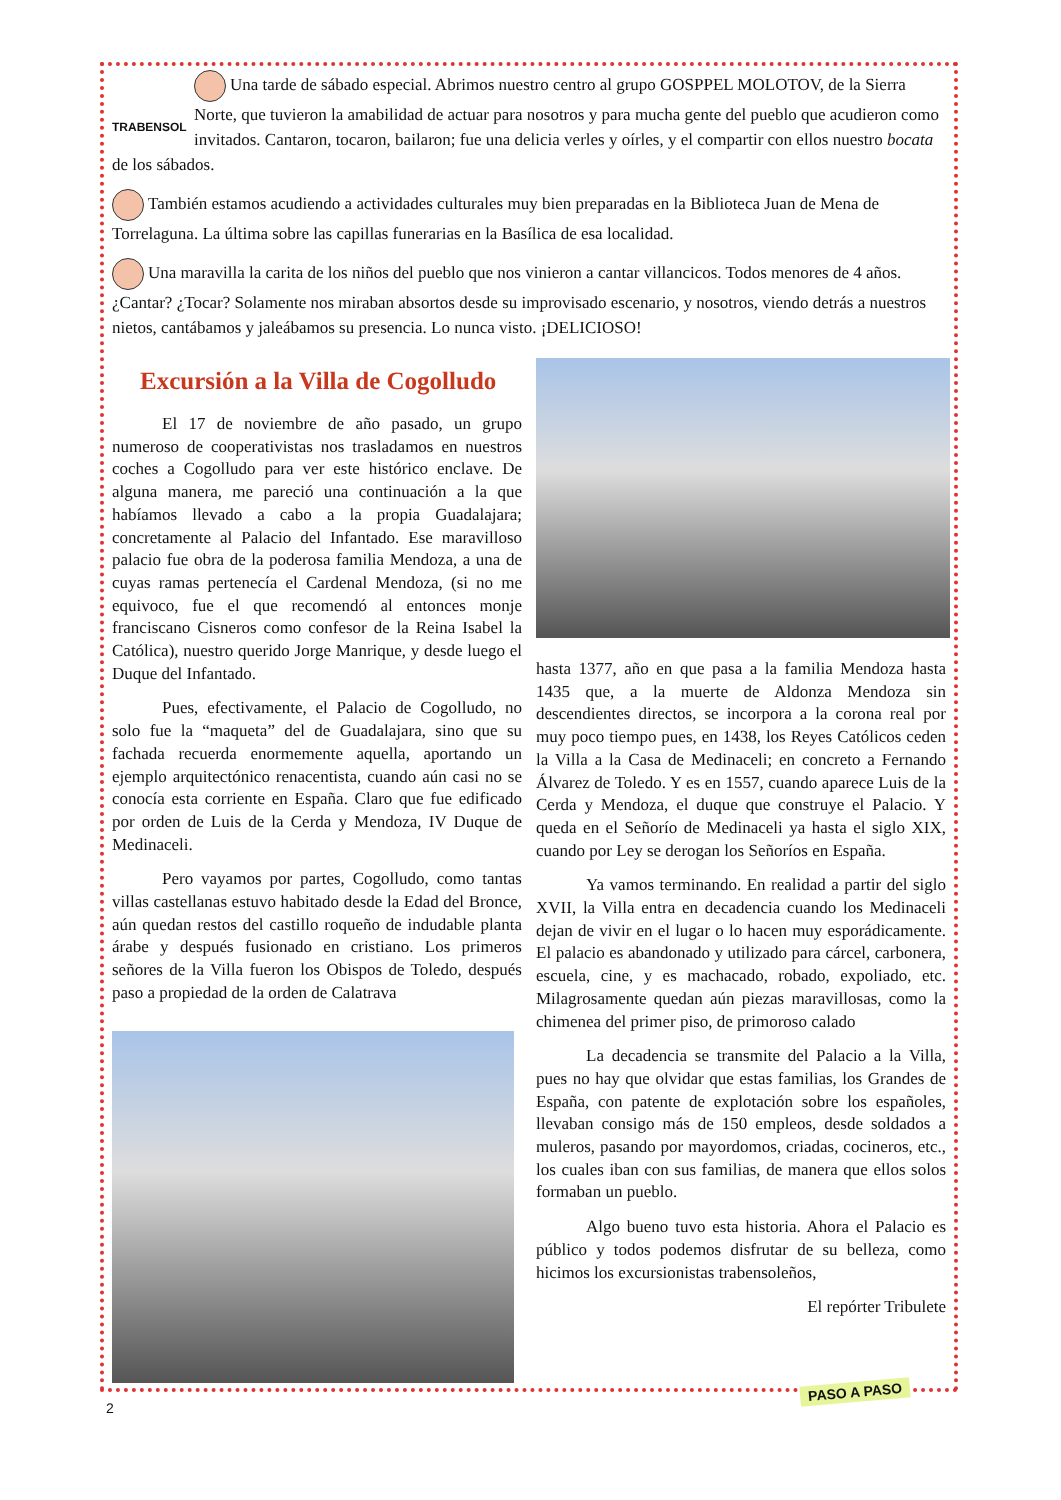TRABENSOL Una tarde de sábado especial. Abrimos nuestro centro al grupo GOSPPEL MOLOTOV, de la Sierra Norte, que tuvieron la amabilidad de actuar para nosotros y para mucha gente del pueblo que acudieron como invitados. Cantaron, tocaron, bailaron; fue una delicia verles y oírles, y el compartir con ellos nuestro bocata de los sábados.
También estamos acudiendo a actividades culturales muy bien preparadas en la Biblioteca Juan de Mena de Torrelaguna. La última sobre las capillas funerarias en la Basílica de esa localidad.
Una maravilla la carita de los niños del pueblo que nos vinieron a cantar villancicos. Todos menores de 4 años. ¿Cantar? ¿Tocar? Solamente nos miraban absortos desde su improvisado escenario, y nosotros, viendo detrás a nuestros nietos, cantábamos y jaleábamos su presencia. Lo nunca visto. ¡DELICIOSO!
Excursión a la Villa de Cogolludo
El 17 de noviembre de año pasado, un grupo numeroso de cooperativistas nos trasladamos en nuestros coches a Cogolludo para ver este histórico enclave. De alguna manera, me pareció una continuación a la que habíamos llevado a cabo a la propia Guadalajara; concretamente al Palacio del Infantado. Ese maravilloso palacio fue obra de la poderosa familia Mendoza, a una de cuyas ramas pertenecía el Cardenal Mendoza, (si no me equivoco, fue el que recomendó al entonces monje franciscano Cisneros como confesor de la Reina Isabel la Católica), nuestro querido Jorge Manrique, y desde luego el Duque del Infantado.
Pues, efectivamente, el Palacio de Cogolludo, no solo fue la “maqueta” del de Guadalajara, sino que su fachada recuerda enormemente aquella, aportando un ejemplo arquitectónico renacentista, cuando aún casi no se conocía esta corriente en España. Claro que fue edificado por orden de Luis de la Cerda y Mendoza, IV Duque de Medinaceli.
Pero vayamos por partes, Cogolludo, como tantas villas castellanas estuvo habitado desde la Edad del Bronce, aún quedan restos del castillo roqueño de indudable planta árabe y después fusionado en cristiano. Los primeros señores de la Villa fueron los Obispos de Toledo, después paso a propiedad de la orden de Calatrava
hasta 1377, año en que pasa a la familia Mendoza hasta 1435 que, a la muerte de Aldonza Mendoza sin descendientes directos, se incorpora a la corona real por muy poco tiempo pues, en 1438, los Reyes Católicos ceden la Villa a la Casa de Medinaceli; en concreto a Fernando Álvarez de Toledo. Y es en 1557, cuando aparece Luis de la Cerda y Mendoza, el duque que construye el Palacio. Y queda en el Señorío de Medinaceli ya hasta el siglo XIX, cuando por Ley se derogan los Señoríos en España.
Ya vamos terminando. En realidad a partir del siglo XVII, la Villa entra en decadencia cuando los Medinaceli dejan de vivir en el lugar o lo hacen muy esporádicamente. El palacio es abandonado y utilizado para cárcel, carbonera, escuela, cine, y es machacado, robado, expoliado, etc. Milagrosamente quedan aún piezas maravillosas, como la chimenea del primer piso, de primoroso calado
La decadencia se transmite del Palacio a la Villa, pues no hay que olvidar que estas familias, los Grandes de España, con patente de explotación sobre los españoles, llevaban consigo más de 150 empleos, desde soldados a muleros, pasando por mayordomos, criadas, cocineros, etc., los cuales iban con sus familias, de manera que ellos solos formaban un pueblo.
Algo bueno tuvo esta historia. Ahora el Palacio es público y todos podemos disfrutar de su belleza, como hicimos los excursionistas trabensoleños,
El repórter Tribulete
PASO A PASO
2